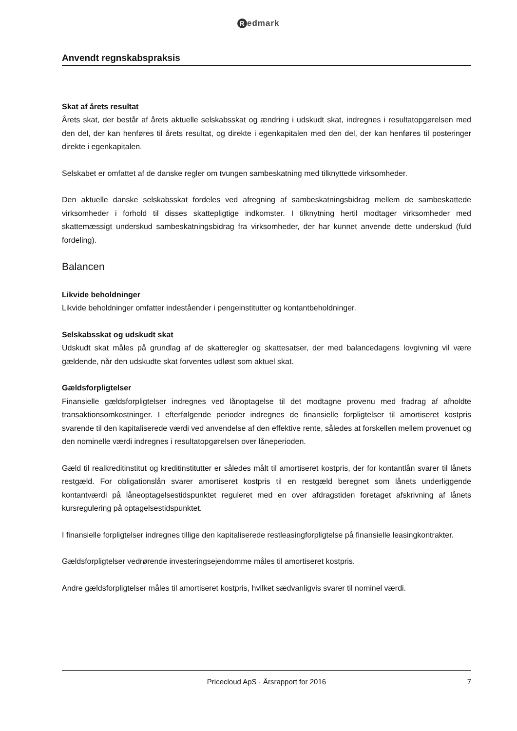Redmark
Anvendt regnskabspraksis
Skat af årets resultat
Årets skat, der består af årets aktuelle selskabsskat og ændring i udskudt skat, indregnes i resultatopgørelsen med den del, der kan henføres til årets resultat, og direkte i egenkapitalen med den del, der kan henføres til posteringer direkte i egenkapitalen.
Selskabet er omfattet af de danske regler om tvungen sambeskatning med tilknyttede virksomheder.
Den aktuelle danske selskabsskat fordeles ved afregning af sambeskatningsbidrag mellem de sambeskattede virksomheder i forhold til disses skattepligtige indkomster. I tilknytning hertil modtager virksomheder med skattemæssigt underskud sambeskatningsbidrag fra virksomheder, der har kunnet anvende dette underskud (fuld fordeling).
Balancen
Likvide beholdninger
Likvide beholdninger omfatter indeståender i pengeinstitutter og kontantbeholdninger.
Selskabsskat og udskudt skat
Udskudt skat måles på grundlag af de skatteregler og skattesatser, der med balancedagens lovgivning vil være gældende, når den udskudte skat forventes udløst som aktuel skat.
Gældsforpligtelser
Finansielle gældsforpligtelser indregnes ved lånoptagelse til det modtagne provenu med fradrag af afholdte transaktionsomkostninger. I efterfølgende perioder indregnes de finansielle forpligtelser til amortiseret kostpris svarende til den kapitaliserede værdi ved anvendelse af den effektive rente, således at forskellen mellem provenuet og den nominelle værdi indregnes i resultatopgørelsen over låneperioden.
Gæld til realkreditinstitut og kreditinstitutter er således målt til amortiseret kostpris, der for kontantlån svarer til lånets restgæld. For obligationslån svarer amortiseret kostpris til en restgæld beregnet som lånets underliggende kontantværdi på låneoptagelsestidspunktet reguleret med en over afdragstiden foretaget afskrivning af lånets kursregulering på optagelsestidspunktet.
I finansielle forpligtelser indregnes tillige den kapitaliserede restleasingforpligtelse på finansielle leasingkontrakter.
Gældsforpligtelser vedrørende investeringsejendomme måles til amortiseret kostpris.
Andre gældsforpligtelser måles til amortiseret kostpris, hvilket sædvanligvis svarer til nominel værdi.
Pricecloud ApS · Årsrapport for 2016 7